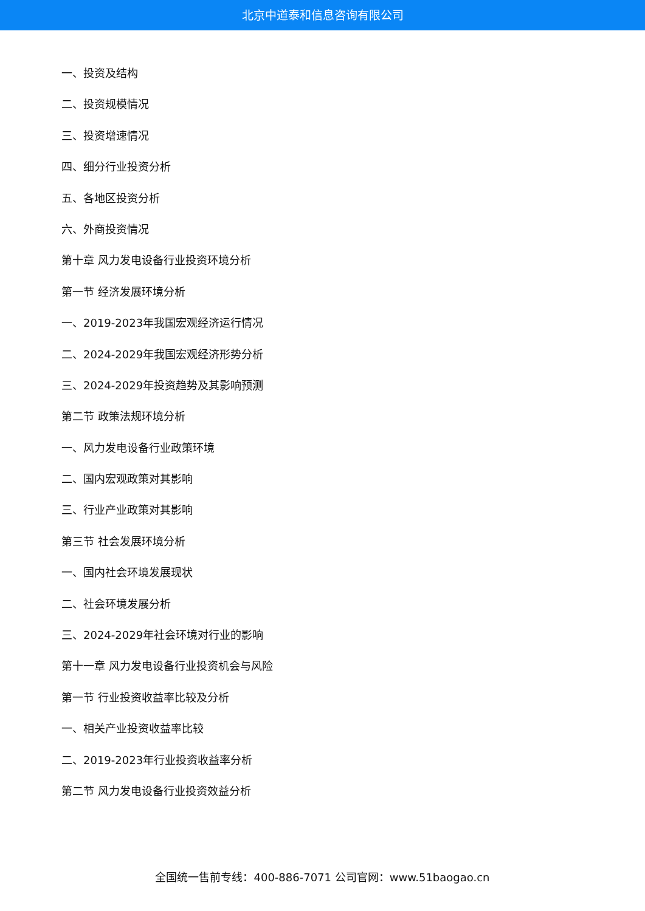北京中道泰和信息咨询有限公司
一、投资及结构
二、投资规模情况
三、投资增速情况
四、细分行业投资分析
五、各地区投资分析
六、外商投资情况
第十章 风力发电设备行业投资环境分析
第一节 经济发展环境分析
一、2019-2023年我国宏观经济运行情况
二、2024-2029年我国宏观经济形势分析
三、2024-2029年投资趋势及其影响预测
第二节 政策法规环境分析
一、风力发电设备行业政策环境
二、国内宏观政策对其影响
三、行业产业政策对其影响
第三节 社会发展环境分析
一、国内社会环境发展现状
二、社会环境发展分析
三、2024-2029年社会环境对行业的影响
第十一章 风力发电设备行业投资机会与风险
第一节 行业投资收益率比较及分析
一、相关产业投资收益率比较
二、2019-2023年行业投资收益率分析
第二节 风力发电设备行业投资效益分析
全国统一售前专线：400-886-7071 公司官网：www.51baogao.cn